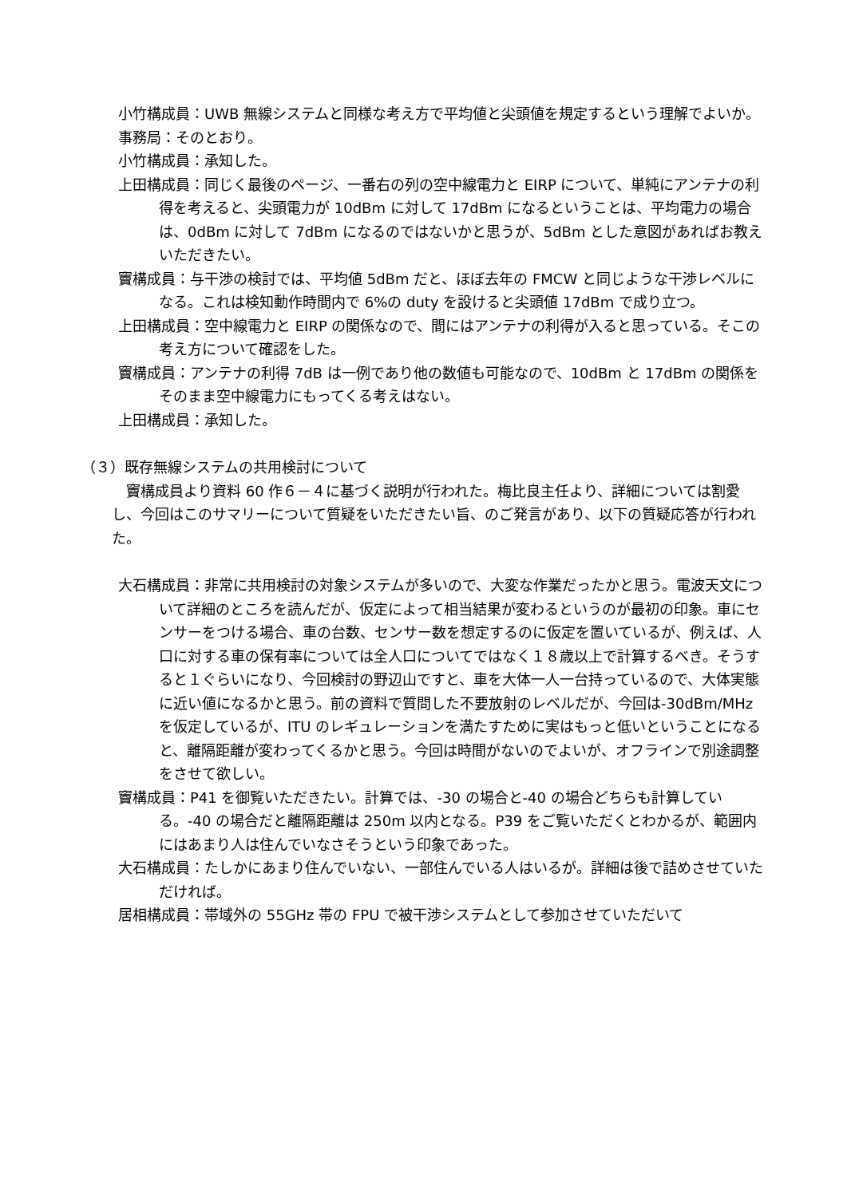小竹構成員：UWB 無線システムと同様な考え方で平均値と尖頭値を規定するという理解でよいか。
事務局：そのとおり。
小竹構成員：承知した。
上田構成員：同じく最後のページ、一番右の列の空中線電力と EIRP について、単純にアンテナの利得を考えると、尖頭電力が 10dBm に対して 17dBm になるということは、平均電力の場合は、0dBm に対して 7dBm になるのではないかと思うが、5dBm とした意図があればお教えいただきたい。
竇構成員：与干渉の検討では、平均値 5dBm だと、ほぼ去年の FMCW と同じような干渉レベルになる。これは検知動作時間内で 6%の duty を設けると尖頭値 17dBm で成り立つ。
上田構成員：空中線電力と EIRP の関係なので、間にはアンテナの利得が入ると思っている。そこの考え方について確認をした。
竇構成員：アンテナの利得 7dB は一例であり他の数値も可能なので、10dBm と 17dBm の関係をそのまま空中線電力にもってくる考えはない。
上田構成員：承知した。
（３）既存無線システムの共用検討について
竇構成員より資料 60 作６－４に基づく説明が行われた。梅比良主任より、詳細については割愛し、今回はこのサマリーについて質疑をいただきたい旨、のご発言があり、以下の質疑応答が行われた。
大石構成員：非常に共用検討の対象システムが多いので、大変な作業だったかと思う。電波天文について詳細のところを読んだが、仮定によって相当結果が変わるというのが最初の印象。車にセンサーをつける場合、車の台数、センサー数を想定するのに仮定を置いているが、例えば、人口に対する車の保有率については全人口についてではなく１８歳以上で計算するべき。そうすると１ぐらいになり、今回検討の野辺山ですと、車を大体一人一台持っているので、大体実態に近い値になるかと思う。前の資料で質問した不要放射のレベルだが、今回は-30dBm/MHz を仮定しているが、ITU のレギュレーションを満たすために実はもっと低いということになると、離隔距離が変わってくるかと思う。今回は時間がないのでよいが、オフラインで別途調整をさせて欲しい。
竇構成員：P41 を御覧いただきたい。計算では、-30 の場合と-40 の場合どちらも計算している。-40 の場合だと離隔距離は 250m 以内となる。P39 をご覧いただくとわかるが、範囲内にはあまり人は住んでいなさそうという印象であった。
大石構成員：たしかにあまり住んでいない、一部住んでいる人はいるが。詳細は後で詰めさせていただければ。
居相構成員：帯域外の 55GHz 帯の FPU で被干渉システムとして参加させていただいて